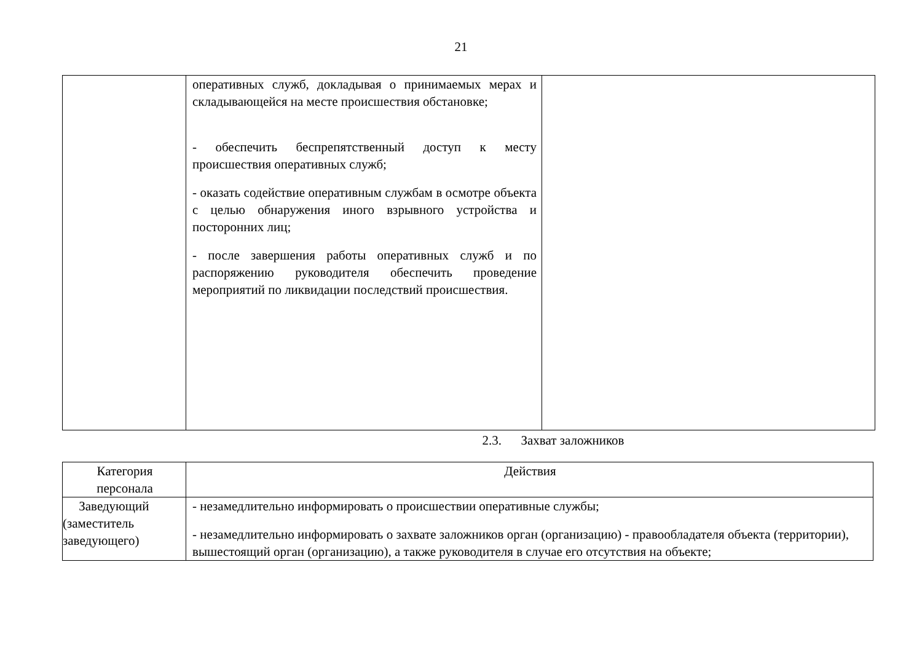21
| | оперативных служб, докладывая о принимаемых мерах и складывающейся на месте происшествия обстановке; - обеспечить беспрепятственный доступ к месту происшествия оперативных служб; - оказать содействие оперативным службам в осмотре объекта с целью обнаружения иного взрывного устройства и посторонних лиц; - после завершения работы оперативных служб и по распоряжению руководителя обеспечить проведение мероприятий по ликвидации последствий происшествия. | |
2.3. Захват заложников
| Категория персонала | Действия |
| Заведующий (заместитель заведующего) | - незамедлительно информировать о происшествии оперативные службы; - незамедлительно информировать о захвате заложников орган (организацию) - правообладателя объекта (территории), вышестоящий орган (организацию), а также руководителя в случае его отсутствия на объекте; |